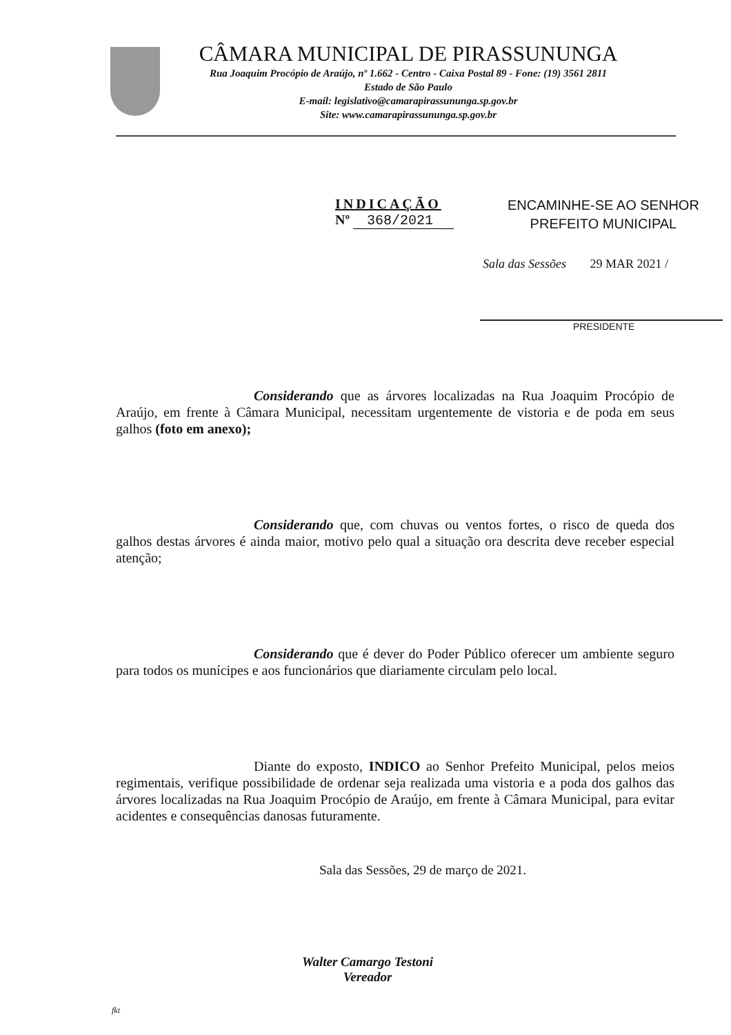CÂMARA MUNICIPAL DE PIRASSUNUNGA
Rua Joaquim Procópio de Araújo, nº 1.662 - Centro - Caixa Postal 89 - Fone: (19) 3561 2811
Estado de São Paulo
E-mail: legislativo@camarapirassununga.sp.gov.br
Site: www.camarapirassununga.sp.gov.br
INDICAÇÃO
Nº 368/2021
ENCAMINHE-SE AO SENHOR
PREFEITO MUNICIPAL
Sala das Sessões 29 MAR 2021 /
PRESIDENTE
Considerando que as árvores localizadas na Rua Joaquim Procópio de Araújo, em frente à Câmara Municipal, necessitam urgentemente de vistoria e de poda em seus galhos (foto em anexo);
Considerando que, com chuvas ou ventos fortes, o risco de queda dos galhos destas árvores é ainda maior, motivo pelo qual a situação ora descrita deve receber especial atenção;
Considerando que é dever do Poder Público oferecer um ambiente seguro para todos os munícipes e aos funcionários que diariamente circulam pelo local.
Diante do exposto, INDICO ao Senhor Prefeito Municipal, pelos meios regimentais, verifique possibilidade de ordenar seja realizada uma vistoria e a poda dos galhos das árvores localizadas na Rua Joaquim Procópio de Araújo, em frente à Câmara Municipal, para evitar acidentes e consequências danosas futuramente.
Sala das Sessões, 29 de março de 2021.
Walter Camargo Testoni
Vereador
fkt